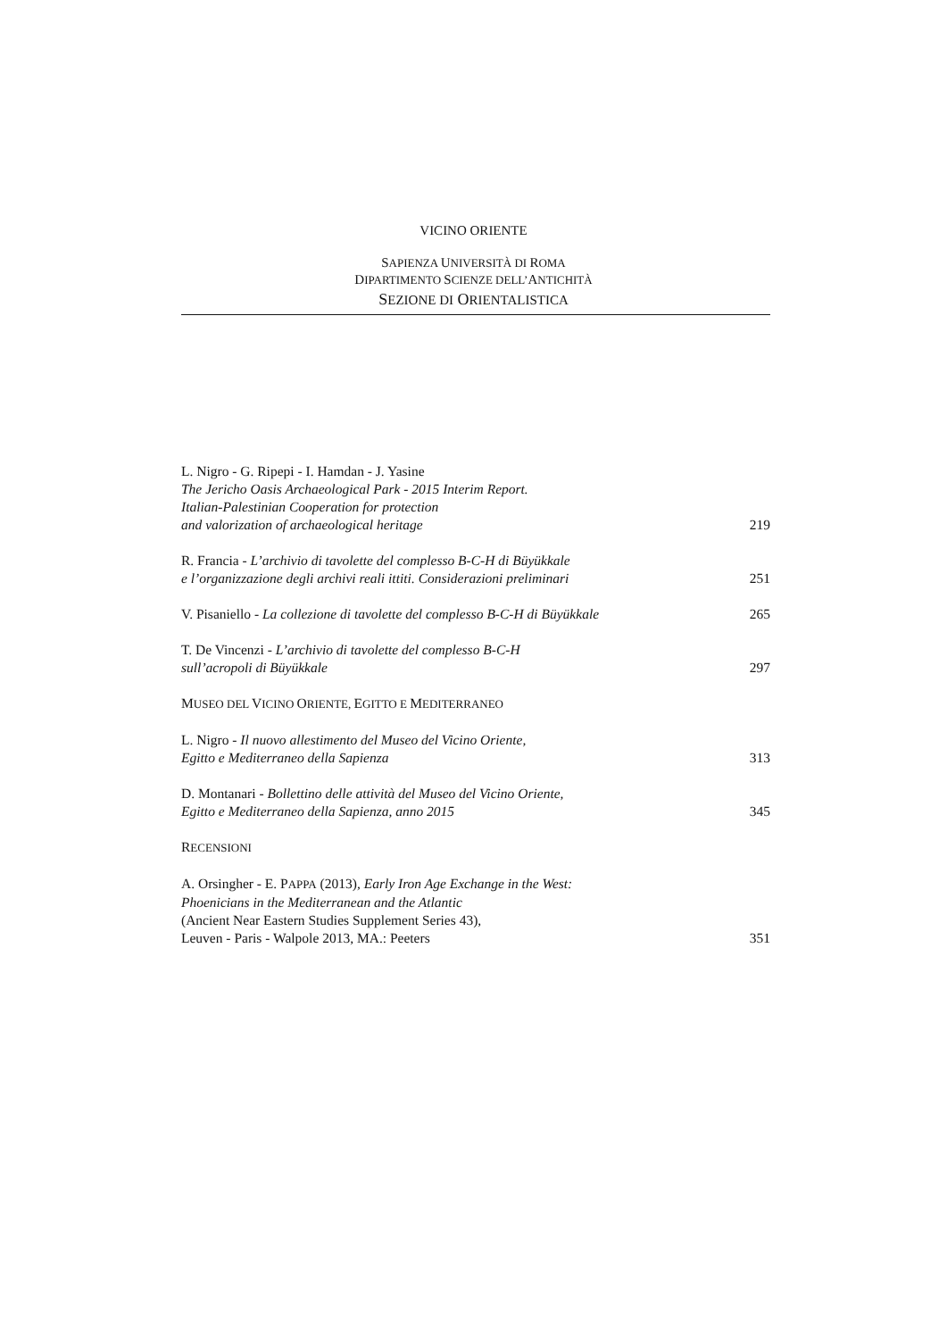VICINO ORIENTE
SAPIENZA UNIVERSITÀ DI ROMA
DIPARTIMENTO SCIENZE DELL’ANTICHITÀ
SEZIONE DI ORIENTALISTICA
L. Nigro - G. Ripepi - I. Hamdan - J. Yasine
The Jericho Oasis Archaeological Park - 2015 Interim Report.
Italian-Palestinian Cooperation for protection
and valorization of archaeological heritage
219
R. Francia - L’archivio di tavolette del complesso B-C-H di Büyükkale
e l’organizzazione degli archivi reali ittiti. Considerazioni preliminari
251
V. Pisaniello - La collezione di tavolette del complesso B-C-H di Büyükkale
265
T. De Vincenzi - L’archivio di tavolette del complesso B-C-H
sull’acropoli di Büyükkale
297
MUSEO DEL VICINO ORIENTE, EGITTO E MEDITERRANEO
L. Nigro - Il nuovo allestimento del Museo del Vicino Oriente,
Egitto e Mediterraneo della Sapienza
313
D. Montanari - Bollettino delle attività del Museo del Vicino Oriente,
Egitto e Mediterraneo della Sapienza, anno 2015
345
RECENSIONI
A. Orsingher - E. PAPPA (2013), Early Iron Age Exchange in the West:
Phoenicians in the Mediterranean and the Atlantic
(Ancient Near Eastern Studies Supplement Series 43),
Leuven - Paris - Walpole 2013, MA.: Peeters
351